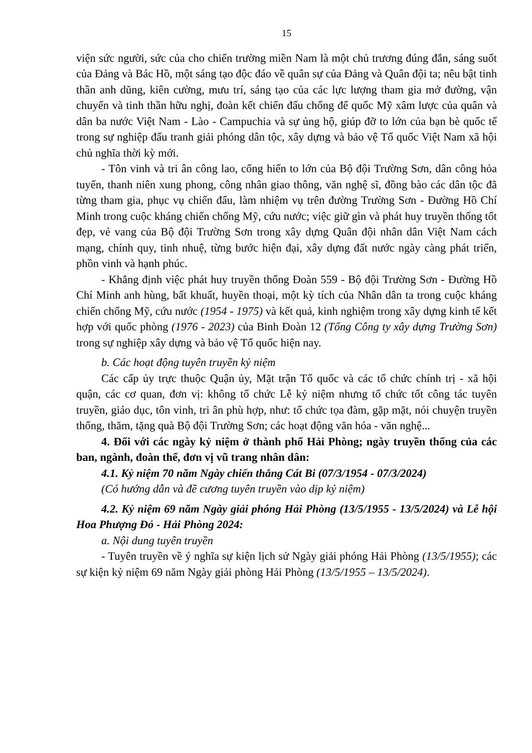15
viện sức người, sức của cho chiến trường miền Nam là một chủ trương đúng đắn, sáng suốt của Đảng và Bác Hồ, một sáng tạo độc đáo về quân sự của Đảng và Quân đội ta; nêu bật tinh thần anh dũng, kiên cường, mưu trí, sáng tạo của các lực lượng tham gia mở đường, vận chuyển và tinh thần hữu nghị, đoàn kết chiến đấu chống đế quốc Mỹ xâm lược của quân và dân ba nước Việt Nam - Lào - Campuchia và sự ủng hộ, giúp đỡ to lớn của bạn bè quốc tế trong sự nghiệp đấu tranh giải phóng dân tộc, xây dựng và bảo vệ Tổ quốc Việt Nam xã hội chủ nghĩa thời kỳ mới.
- Tôn vinh và tri ân công lao, cống hiến to lớn của Bộ đội Trường Sơn, dân công hỏa tuyến, thanh niên xung phong, công nhân giao thông, văn nghệ sĩ, đồng bào các dân tộc đã từng tham gia, phục vụ chiến đấu, làm nhiệm vụ trên đường Trường Sơn - Đường Hồ Chí Minh trong cuộc kháng chiến chống Mỹ, cứu nước; việc giữ gìn và phát huy truyền thống tốt đẹp, vẻ vang của Bộ đội Trường Sơn trong xây dựng Quân đội nhân dân Việt Nam cách mạng, chính quy, tinh nhuệ, từng bước hiện đại, xây dựng đất nước ngày càng phát triển, phồn vinh và hạnh phúc.
- Khẳng định việc phát huy truyền thống Đoàn 559 - Bộ đội Trường Sơn - Đường Hồ Chí Minh anh hùng, bất khuất, huyền thoại, một kỳ tích của Nhân dân ta trong cuộc kháng chiến chống Mỹ, cứu nước (1954 - 1975) và kết quả, kinh nghiệm trong xây dựng kinh tế kết hợp với quốc phòng (1976 - 2023) của Binh Đoàn 12 (Tổng Công ty xây dựng Trường Sơn) trong sự nghiệp xây dựng và bảo vệ Tổ quốc hiện nay.
b. Các hoạt động tuyên truyền kỷ niệm
Các cấp ủy trực thuộc Quận ủy, Mặt trận Tổ quốc và các tổ chức chính trị - xã hội quận, các cơ quan, đơn vị: không tổ chức Lễ kỷ niệm nhưng tổ chức tốt công tác tuyên truyền, giáo dục, tôn vinh, tri ân phù hợp, như: tổ chức tọa đàm, gặp mặt, nói chuyện truyền thống, thăm, tặng quà Bộ đội Trường Sơn; các hoạt động văn hóa - văn nghệ...
4. Đối với các ngày kỷ niệm ở thành phố Hải Phòng; ngày truyền thống của các ban, ngành, đoàn thể, đơn vị vũ trang nhân dân:
4.1. Kỷ niệm 70 năm Ngày chiến thắng Cát Bi (07/3/1954 - 07/3/2024)
(Có hướng dẫn và đề cương tuyên truyền vào dịp kỷ niệm)
4.2. Kỷ niệm 69 năm Ngày giải phóng Hải Phòng (13/5/1955 - 13/5/2024) và Lễ hội Hoa Phượng Đỏ - Hải Phòng 2024:
a. Nội dung tuyên truyền
- Tuyên truyền về ý nghĩa sự kiện lịch sử Ngày giải phóng Hải Phòng (13/5/1955); các sự kiện kỷ niệm 69 năm Ngày giải phòng Hải Phòng (13/5/1955 – 13/5/2024).